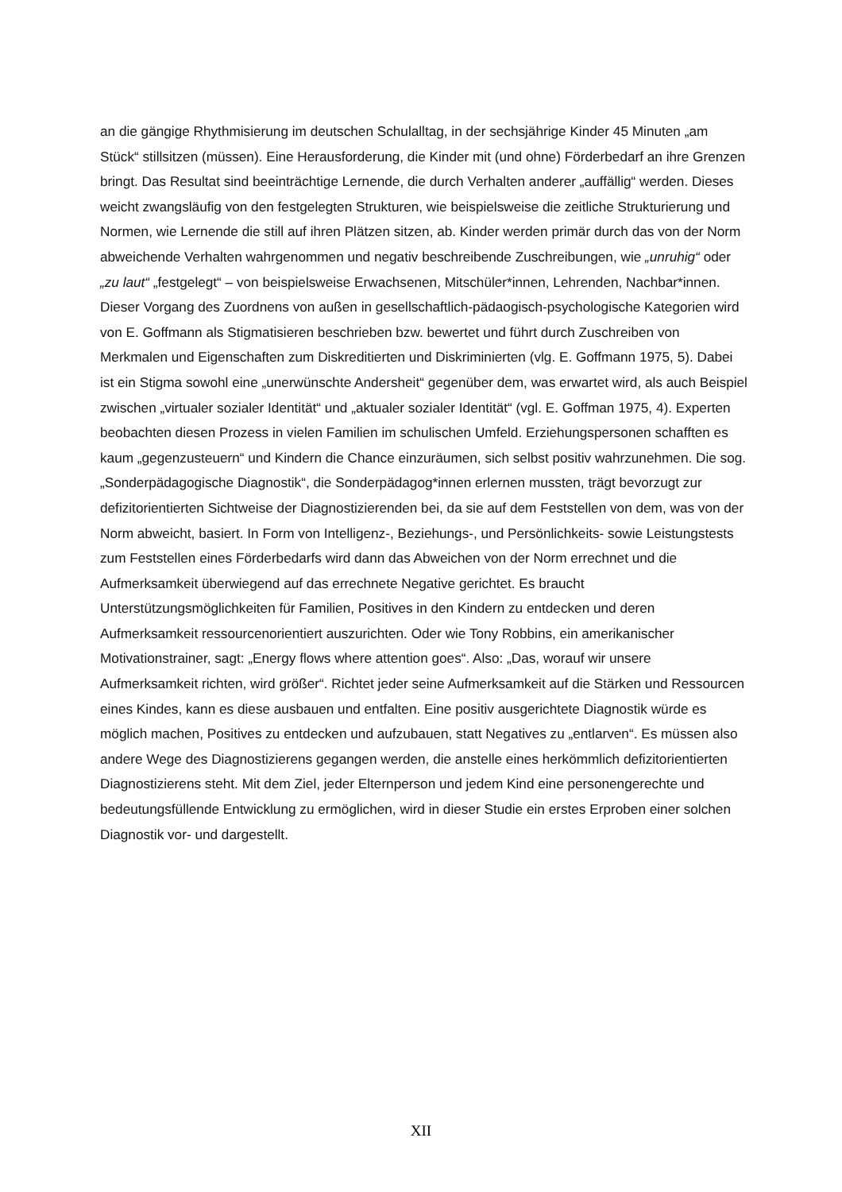an die gängige Rhythmisierung im deutschen Schulalltag, in der sechsjährige Kinder 45 Minuten „am Stück“ stillsitzen (müssen). Eine Herausforderung, die Kinder mit (und ohne) Förderbedarf an ihre Grenzen bringt. Das Resultat sind beeinträchtige Lernende, die durch Verhalten anderer „auffällig“ werden. Dieses weicht zwangsläufig von den festgelegten Strukturen, wie beispielsweise die zeitliche Strukturierung und Normen, wie Lernende die still auf ihren Plätzen sitzen, ab. Kinder werden primär durch das von der Norm abweichende Verhalten wahrgenommen und negativ beschreibende Zuschreibungen, wie „unruhig“ oder „zu laut“ „festgelegt“ – von beispielsweise Erwachsenen, Mitschüler*innen, Lehrenden, Nachbar*innen. Dieser Vorgang des Zuordnens von außen in gesellschaftlich-pädaogisch-psychologische Kategorien wird von E. Goffmann als Stigmatisieren beschrieben bzw. bewertet und führt durch Zuschreiben von Merkmalen und Eigenschaften zum Diskreditierten und Diskriminierten (vlg. E. Goffmann 1975, 5). Dabei ist ein Stigma sowohl eine „unerwünschte Andersheit“ gegenüber dem, was erwartet wird, als auch Beispiel zwischen „virtualer sozialer Identität“ und „aktualer sozialer Identität“ (vgl. E. Goffman 1975, 4). Experten beobachten diesen Prozess in vielen Familien im schulischen Umfeld. Erziehungspersonen schafften es kaum „gegenzusteuern“ und Kindern die Chance einzuräumen, sich selbst positiv wahrzunehmen. Die sog. „Sonderpädagogische Diagnostik“, die Sonderpädagog*innen erlernen mussten, trägt bevorzugt zur defizitorientierten Sichtweise der Diagnostizierenden bei, da sie auf dem Feststellen von dem, was von der Norm abweicht, basiert. In Form von Intelligenz-, Beziehungs-, und Persönlichkeits- sowie Leistungstests zum Feststellen eines Förderbedarfs wird dann das Abweichen von der Norm errechnet und die Aufmerksamkeit überwiegend auf das errechnete Negative gerichtet. Es braucht Unterstützungsmöglichkeiten für Familien, Positives in den Kindern zu entdecken und deren Aufmerksamkeit ressourcenorientiert auszurichten. Oder wie Tony Robbins, ein amerikanischer Motivationstrainer, sagt: „Energy flows where attention goes“. Also: „Das, worauf wir unsere Aufmerksamkeit richten, wird größer“. Richtet jeder seine Aufmerksamkeit auf die Stärken und Ressourcen eines Kindes, kann es diese ausbauen und entfalten. Eine positiv ausgerichtete Diagnostik würde es möglich machen, Positives zu entdecken und aufzubauen, statt Negatives zu „entlarven“. Es müssen also andere Wege des Diagnostizierens gegangen werden, die anstelle eines herkömmlich defizitorientierten Diagnostizierens steht. Mit dem Ziel, jeder Elternperson und jedem Kind eine personengerechte und bedeutungsfüllende Entwicklung zu ermöglichen, wird in dieser Studie ein erstes Erproben einer solchen Diagnostik vor- und dargestellt.
XII